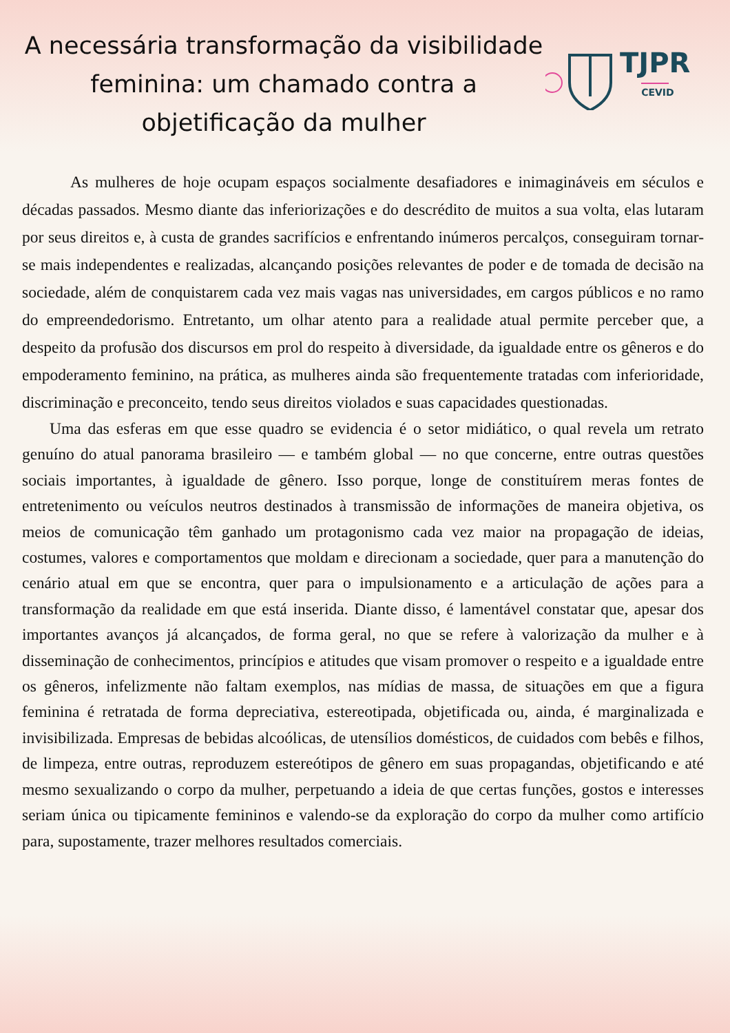A necessária transformação da visibilidade feminina: um chamado contra a objetificação da mulher
TJPR
CEVID
As mulheres de hoje ocupam espaços socialmente desafiadores e inimagináveis em séculos e décadas passados. Mesmo diante das inferiorizações e do descrédito de muitos a sua volta, elas lutaram por seus direitos e, à custa de grandes sacrifícios e enfrentando inúmeros percalços, conseguiram tornar-se mais independentes e realizadas, alcançando posições relevantes de poder e de tomada de decisão na sociedade, além de conquistarem cada vez mais vagas nas universidades, em cargos públicos e no ramo do empreendedorismo. Entretanto, um olhar atento para a realidade atual permite perceber que, a despeito da profusão dos discursos em prol do respeito à diversidade, da igualdade entre os gêneros e do empoderamento feminino, na prática, as mulheres ainda são frequentemente tratadas com inferioridade, discriminação e preconceito, tendo seus direitos violados e suas capacidades questionadas.
Uma das esferas em que esse quadro se evidencia é o setor midiático, o qual revela um retrato genuíno do atual panorama brasileiro — e também global — no que concerne, entre outras questões sociais importantes, à igualdade de gênero. Isso porque, longe de constituírem meras fontes de entretenimento ou veículos neutros destinados à transmissão de informações de maneira objetiva, os meios de comunicação têm ganhado um protagonismo cada vez maior na propagação de ideias, costumes, valores e comportamentos que moldam e direcionam a sociedade, quer para a manutenção do cenário atual em que se encontra, quer para o impulsionamento e a articulação de ações para a transformação da realidade em que está inserida. Diante disso, é lamentável constatar que, apesar dos importantes avanços já alcançados, de forma geral, no que se refere à valorização da mulher e à disseminação de conhecimentos, princípios e atitudes que visam promover o respeito e a igualdade entre os gêneros, infelizmente não faltam exemplos, nas mídias de massa, de situações em que a figura feminina é retratada de forma depreciativa, estereotipada, objetificada ou, ainda, é marginalizada e invisibilizada. Empresas de bebidas alcoólicas, de utensílios domésticos, de cuidados com bebês e filhos, de limpeza, entre outras, reproduzem estereótipos de gênero em suas propagandas, objetificando e até mesmo sexualizando o corpo da mulher, perpetuando a ideia de que certas funções, gostos e interesses seriam única ou tipicamente femininos e valendo-se da exploração do corpo da mulher como artifício para, supostamente, trazer melhores resultados comerciais.